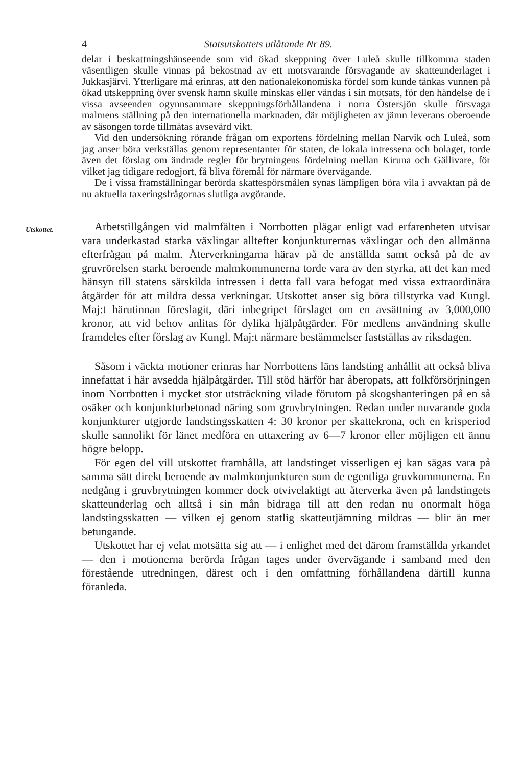4 Statsutskottets utlåtande Nr 89.
delar i beskattningshänseende som vid ökad skeppning över Luleå skulle tillkomma staden väsentligen skulle vinnas på bekostnad av ett motsvarande försvagande av skatteunderlaget i Jukkasjärvi. Ytterligare må erinras, att den nationalekonomiska fördel som kunde tänkas vunnen på ökad utskeppning över svensk hamn skulle minskas eller vändas i sin motsats, för den händelse de i vissa avseenden ogynnsammare skeppningsförhållandena i norra Östersjön skulle försvaga malmens ställning på den internationella marknaden, där möjligheten av jämn leverans oberoende av säsongen torde tillmätas avsevärd vikt.
Vid den undersökning rörande frågan om exportens fördelning mellan Narvik och Luleå, som jag anser böra verkställas genom representanter för staten, de lokala intressena och bolaget, torde även det förslag om ändrade regler för brytningens fördelning mellan Kiruna och Gällivare, för vilket jag tidigare redogjort, få bliva föremål för närmare övervägande.
De i vissa framställningar berörda skattespörsmålen synas lämpligen böra vila i avvaktan på de nu aktuella taxeringsfrågornas slutliga avgörande.
Utskottet.
Arbetstillgången vid malmfälten i Norrbotten plägar enligt vad erfarenheten utvisar vara underkastad starka växlingar alltefter konjunkturernas växlingar och den allmänna efterfrågan på malm. Återverkningarna härav på de anställda samt också på de av gruvrörelsen starkt beroende malmkommunerna torde vara av den styrka, att det kan med hänsyn till statens särskilda intressen i detta fall vara befogat med vissa extraordinära åtgärder för att mildra dessa verkningar. Utskottet anser sig böra tillstyrka vad Kungl. Maj:t härutinnan föreslagit, däri inbegripet förslaget om en avsättning av 3,000,000 kronor, att vid behov anlitas för dylika hjälpåtgärder. För medlens användning skulle framdeles efter förslag av Kungl. Maj:t närmare bestämmelser fastställas av riksdagen.
Såsom i väckta motioner erinras har Norrbottens läns landsting anhållit att också bliva innefattat i här avsedda hjälpåtgärder. Till stöd härför har åberopats, att folkförsörjningen inom Norrbotten i mycket stor utsträckning vilade förutom på skogshanteringen på en så osäker och konjunkturbetonad näring som gruvbrytningen. Redan under nuvarande goda konjunkturer utgjorde landstingsskatten 4: 30 kronor per skattekrona, och en krisperiod skulle sannolikt för länet medföra en uttaxering av 6—7 kronor eller möjligen ett ännu högre belopp.
För egen del vill utskottet framhålla, att landstinget visserligen ej kan sägas vara på samma sätt direkt beroende av malmkonjunkturen som de egentliga gruvkommunerna. En nedgång i gruvbrytningen kommer dock otvivelaktigt att återverka även på landstingets skatteunderlag och alltså i sin mån bidraga till att den redan nu onormalt höga landstingsskatten — vilken ej genom statlig skatteutjämning mildras — blir än mer betungande.
Utskottet har ej velat motsätta sig att — i enlighet med det därom framställda yrkandet — den i motionerna berörda frågan tages under övervägande i samband med den förestående utredningen, därest och i den omfattning förhållandena därtill kunna föranleda.